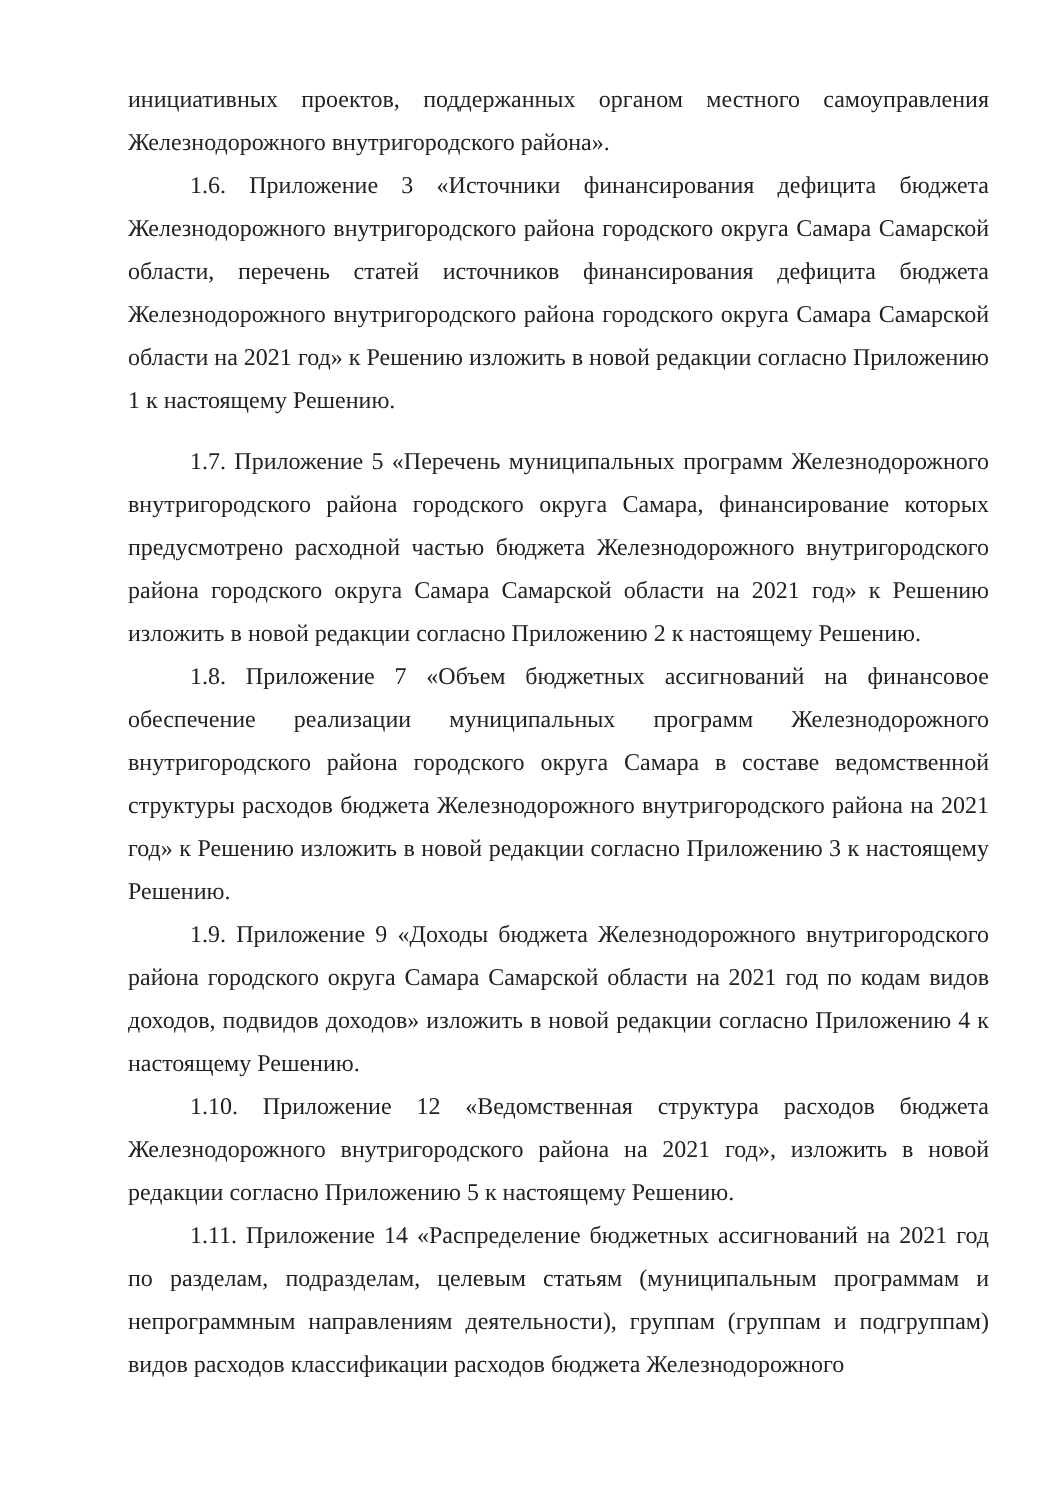инициативных проектов, поддержанных органом местного самоуправления Железнодорожного внутригородского района».
1.6. Приложение 3 «Источники финансирования дефицита бюджета Железнодорожного внутригородского района городского округа Самара Самарской области, перечень статей источников финансирования дефицита бюджета Железнодорожного внутригородского района городского округа Самара Самарской области на 2021 год» к Решению изложить в новой редакции согласно Приложению 1 к настоящему Решению.
1.7. Приложение 5 «Перечень муниципальных программ Железнодорожного внутригородского района городского округа Самара, финансирование которых предусмотрено расходной частью бюджета Железнодорожного внутригородского района городского округа Самара Самарской области на 2021 год» к Решению изложить в новой редакции согласно Приложению 2 к настоящему Решению.
1.8. Приложение 7 «Объем бюджетных ассигнований на финансовое обеспечение реализации муниципальных программ Железнодорожного внутригородского района городского округа Самара в составе ведомственной структуры расходов бюджета Железнодорожного внутригородского района на 2021 год» к Решению изложить в новой редакции согласно Приложению 3 к настоящему Решению.
1.9. Приложение 9 «Доходы бюджета Железнодорожного внутригородского района городского округа Самара Самарской области на 2021 год по кодам видов доходов, подвидов доходов» изложить в новой редакции согласно Приложению 4 к настоящему Решению.
1.10. Приложение 12 «Ведомственная структура расходов бюджета Железнодорожного внутригородского района на 2021 год», изложить в новой редакции согласно Приложению 5 к настоящему Решению.
1.11. Приложение 14 «Распределение бюджетных ассигнований на 2021 год по разделам, подразделам, целевым статьям (муниципальным программам и непрограммным направлениям деятельности), группам (группам и подгруппам) видов расходов классификации расходов бюджета Железнодорожного